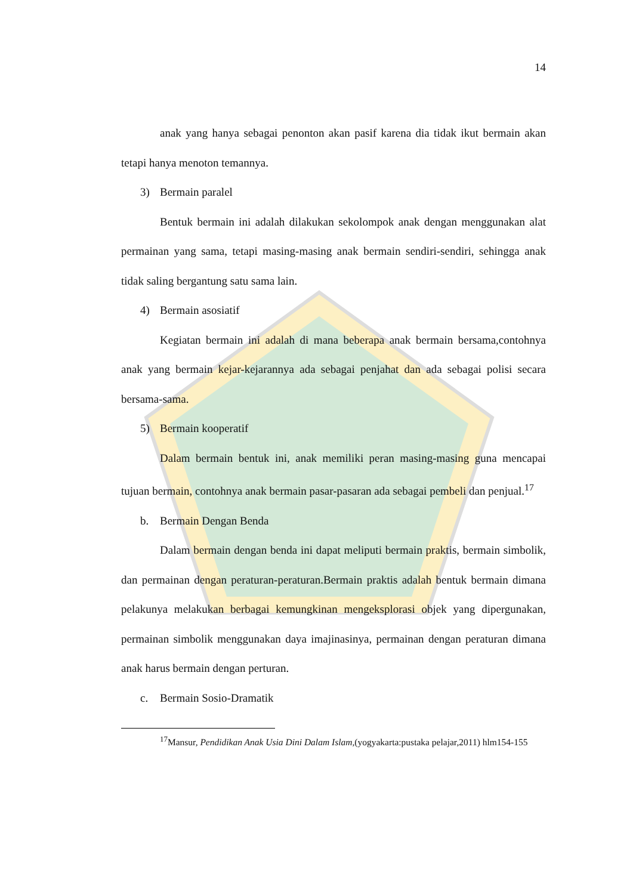14
anak yang hanya sebagai penonton akan pasif karena dia tidak ikut bermain akan tetapi hanya menoton temannya.
3) Bermain paralel
Bentuk bermain ini adalah dilakukan sekolompok anak dengan menggunakan alat permainan yang sama, tetapi masing-masing anak bermain sendiri-sendiri, sehingga anak tidak saling bergantung satu sama lain.
4) Bermain asosiatif
Kegiatan bermain ini adalah di mana beberapa anak bermain bersama,contohnya anak yang bermain kejar-kejarannya ada sebagai penjahat dan ada sebagai polisi secara bersama-sama.
5) Bermain kooperatif
Dalam bermain bentuk ini, anak memiliki peran masing-masing guna mencapai tujuan bermain, contohnya anak bermain pasar-pasaran ada sebagai pembeli dan penjual.<sup>17</sup>
b. Bermain Dengan Benda
Dalam bermain dengan benda ini dapat meliputi bermain praktis, bermain simbolik, dan permainan dengan peraturan-peraturan.Bermain praktis adalah bentuk bermain dimana pelakunya melakukan berbagai kemungkinan mengeksplorasi objek yang dipergunakan, permainan simbolik menggunakan daya imajinasinya, permainan dengan peraturan dimana anak harus bermain dengan perturan.
c. Bermain Sosio-Dramatik
<sup>17</sup> Mansur, Pendidikan Anak Usia Dini Dalam Islam,(yogyakarta:pustaka pelajar,2011) hlm154-155